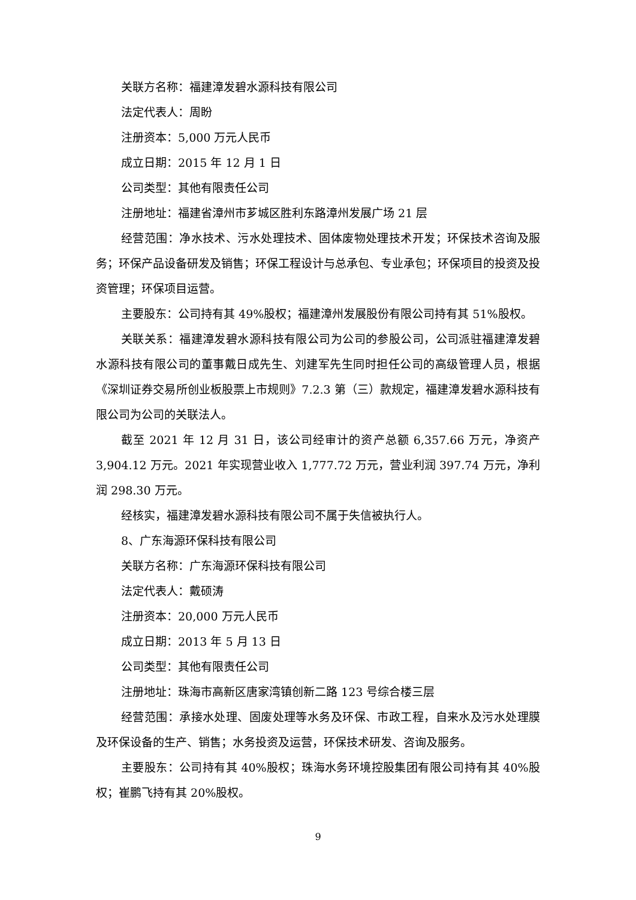关联方名称：福建漳发碧水源科技有限公司
法定代表人：周盼
注册资本：5,000 万元人民币
成立日期：2015 年 12 月 1 日
公司类型：其他有限责任公司
注册地址：福建省漳州市芗城区胜利东路漳州发展广场 21 层
经营范围：净水技术、污水处理技术、固体废物处理技术开发；环保技术咨询及服务；环保产品设备研发及销售；环保工程设计与总承包、专业承包；环保项目的投资及投资管理；环保项目运营。
主要股东：公司持有其 49%股权；福建漳州发展股份有限公司持有其 51%股权。
关联关系：福建漳发碧水源科技有限公司为公司的参股公司，公司派驻福建漳发碧水源科技有限公司的董事戴日成先生、刘建军先生同时担任公司的高级管理人员，根据《深圳证券交易所创业板股票上市规则》7.2.3 第（三）款规定，福建漳发碧水源科技有限公司为公司的关联法人。
截至 2021 年 12 月 31 日，该公司经审计的资产总额 6,357.66 万元，净资产 3,904.12 万元。2021 年实现营业收入 1,777.72 万元，营业利润 397.74 万元，净利润 298.30 万元。
经核实，福建漳发碧水源科技有限公司不属于失信被执行人。
8、广东海源环保科技有限公司
关联方名称：广东海源环保科技有限公司
法定代表人：戴硕涛
注册资本：20,000 万元人民币
成立日期：2013 年 5 月 13 日
公司类型：其他有限责任公司
注册地址：珠海市高新区唐家湾镇创新二路 123 号综合楼三层
经营范围：承接水处理、固废处理等水务及环保、市政工程，自来水及污水处理膜及环保设备的生产、销售；水务投资及运营，环保技术研发、咨询及服务。
主要股东：公司持有其 40%股权；珠海水务环境控股集团有限公司持有其 40%股权；崔鹏飞持有其 20%股权。
9